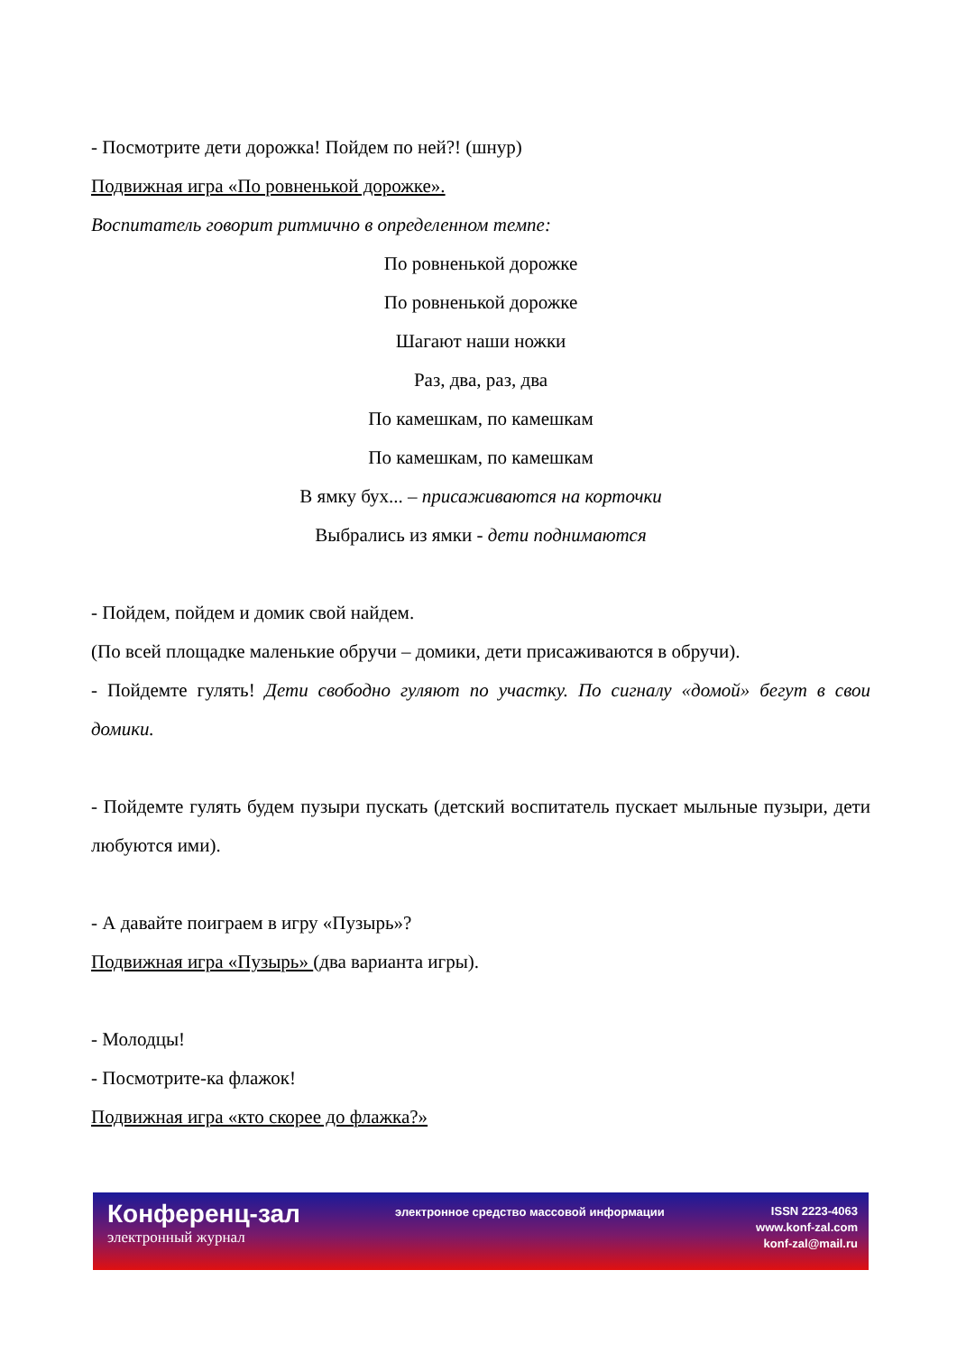- Посмотрите дети дорожка! Пойдем по ней?! (шнур)
Подвижная игра «По ровненькой дорожке».
Воспитатель говорит ритмично в определенном темпе:
По ровненькой дорожке
По ровненькой дорожке
Шагают наши ножки
Раз, два, раз, два
По камешкам, по камешкам
По камешкам, по камешкам
В ямку бух... – присаживаются на корточки
Выбрались из ямки - дети поднимаются
- Пойдем, пойдем и домик свой найдем.
(По всей площадке маленькие обручи – домики, дети присаживаются в обручи).
- Пойдемте гулять! Дети свободно гуляют по участку. По сигналу «домой» бегут в свои домики.
- Пойдемте гулять будем пузыри пускать (детский воспитатель пускает мыльные пузыри, дети любуются ими).
- А давайте поиграем в игру «Пузырь»?
Подвижная игра «Пузырь» (два варианта игры).
- Молодцы!
- Посмотрите-ка флажок!
Подвижная игра «кто скорее до флажка?»
Конференц-зал
электронный журнал
электронное средство массовой информации
ISSN 2223-4063
www.konf-zal.com
konf-zal@mail.ru